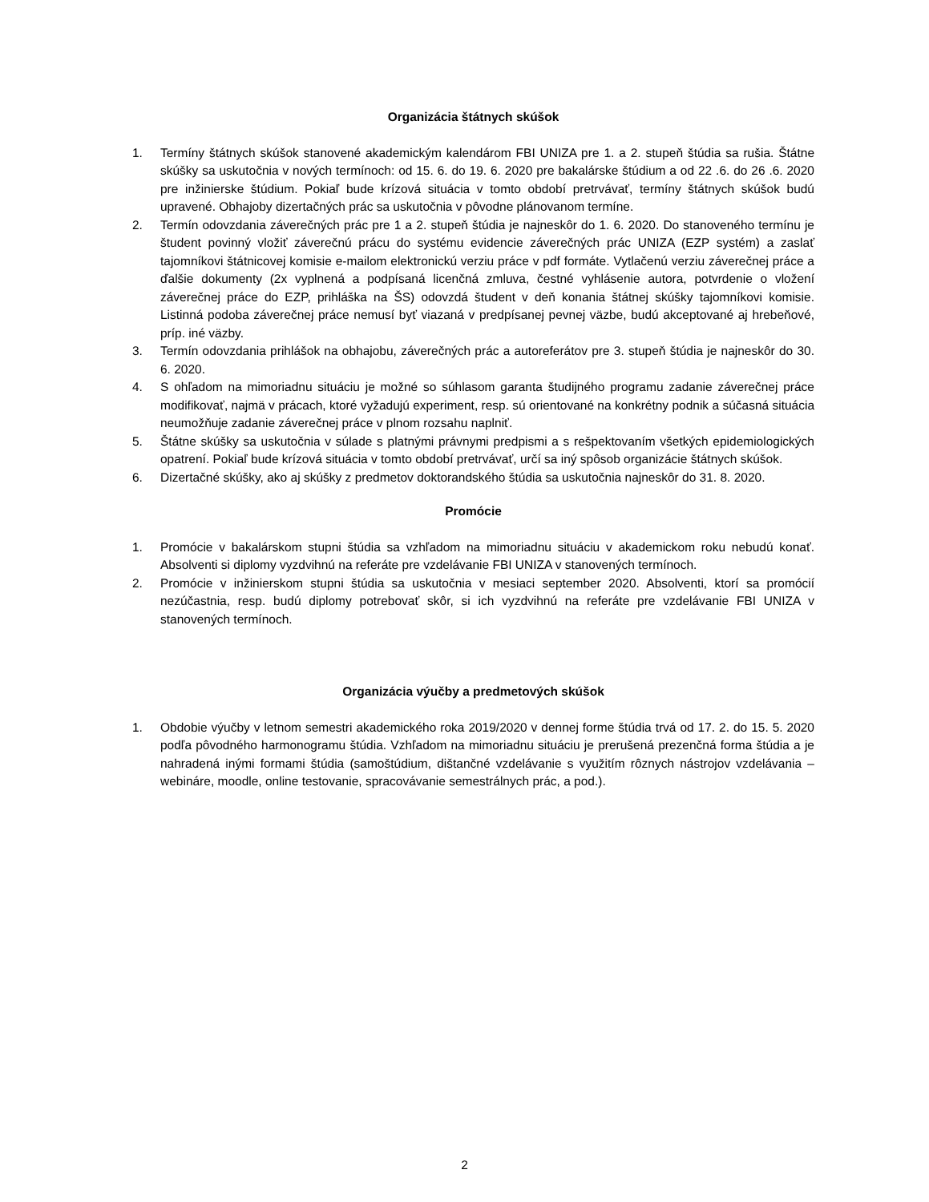Organizácia štátnych skúšok
1. Termíny štátnych skúšok stanovené akademickým kalendárom FBI UNIZA pre 1. a 2. stupeň štúdia sa rušia. Štátne skúšky sa uskutočnia v nových termínoch: od 15. 6. do 19. 6. 2020 pre bakalárske štúdium a od 22 .6. do 26 .6. 2020 pre inžinierske štúdium. Pokiaľ bude krízová situácia v tomto období pretrvávať, termíny štátnych skúšok budú upravené. Obhajoby dizertačných prác sa uskutočnia v pôvodne plánovanom termíne.
2. Termín odovzdania záverečných prác pre 1 a 2. stupeň štúdia je najneskôr do 1. 6. 2020. Do stanoveného termínu je študent povinný vložiť záverečnú prácu do systému evidencie záverečných prác UNIZA (EZP systém) a zaslať tajomníkovi štátnicovej komisie e-mailom elektronickú verziu práce v pdf formáte. Vytlačenú verziu záverečnej práce a ďalšie dokumenty (2x vyplnená a podpísaná licenčná zmluva, čestné vyhlásenie autora, potvrdenie o vložení záverečnej práce do EZP, prihláška na ŠS) odovzdá študent v deň konania štátnej skúšky tajomníkovi komisie. Listinná podoba záverečnej práce nemusí byť viazaná v predpísanej pevnej väzbe, budú akceptované aj hrebeňové, príp. iné väzby.
3. Termín odovzdania prihlášok na obhajobu, záverečných prác a autoreferátov pre 3. stupeň štúdia je najneskôr do 30. 6. 2020.
4. S ohľadom na mimoriadnu situáciu je možné so súhlasom garanta študijného programu zadanie záverečnej práce modifikovať, najmä v prácach, ktoré vyžadujú experiment, resp. sú orientované na konkrétny podnik a súčasná situácia neumožňuje zadanie záverečnej práce v plnom rozsahu naplniť.
5. Štátne skúšky sa uskutočnia v súlade s platnými právnymi predpismi a s rešpektovaním všetkých epidemiologických opatrení. Pokiaľ bude krízová situácia v tomto období pretrvávať, určí sa iný spôsob organizácie štátnych skúšok.
6. Dizertačné skúšky, ako aj skúšky z predmetov doktorandského štúdia sa uskutočnia najneskôr do 31. 8. 2020.
Promócie
1. Promócie v bakalárskom stupni štúdia sa vzhľadom na mimoriadnu situáciu v akademickom roku nebudú konať. Absolventi si diplomy vyzdvihnú na referáte pre vzdelávanie FBI UNIZA v stanovených termínoch.
2. Promócie v inžinierskom stupni štúdia sa uskutočnia v mesiaci september 2020. Absolventi, ktorí sa promócií nezúčastnia, resp. budú diplomy potrebovať skôr, si ich vyzdvihnú na referáte pre vzdelávanie FBI UNIZA v stanovených termínoch.
Organizácia výučby a predmetových skúšok
1. Obdobie výučby v letnom semestri akademického roka 2019/2020 v dennej forme štúdia trvá od 17. 2. do 15. 5. 2020 podľa pôvodného harmonogramu štúdia. Vzhľadom na mimoriadnu situáciu je prerušená prezenčná forma štúdia a je nahradená inými formami štúdia (samoštúdium, dištančné vzdelávanie s využitím rôznych nástrojov vzdelávania –webináre, moodle, online testovanie, spracovávanie semestrálnych prác, a pod.).
2